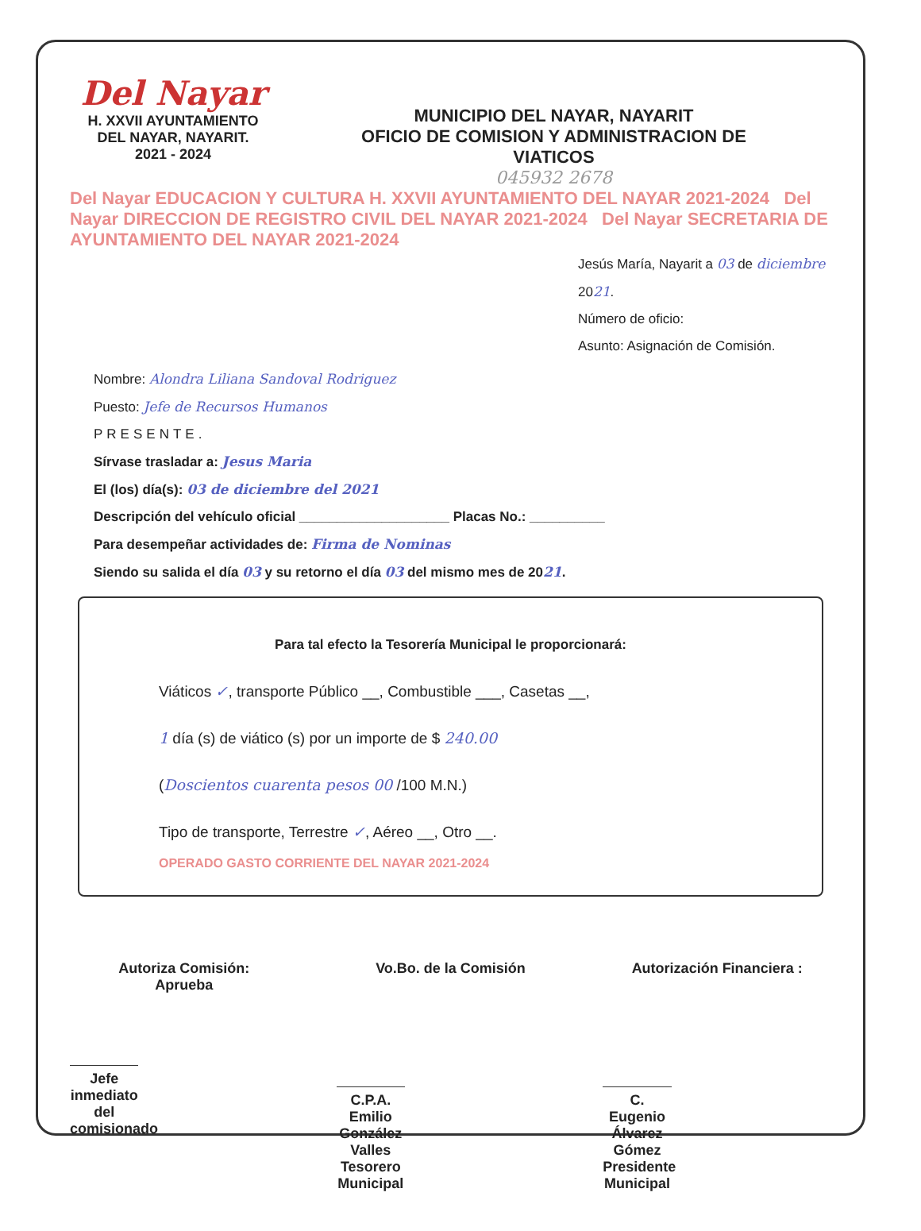Del Nayar
H. XXVII AYUNTAMIENTO
DEL NAYAR, NAYARIT.
2021 - 2024
MUNICIPIO DEL NAYAR, NAYARIT
OFICIO DE COMISION Y ADMINISTRACION DE
VIATICOS
045932 2678
Del Nayar EDUCACION Y CULTURA H. XXVII AYUNTAMIENTO DEL NAYAR 2021-2024 Del Nayar DIRECCION DE REGISTRO CIVIL DEL NAYAR 2021-2024 Del Nayar SECRETARIA DE AYUNTAMIENTO DEL NAYAR 2021-2024
Jesús María, Nayarit a 03 de diciembre 2021.
Número de oficio:
Asunto: Asignación de Comisión.
Nombre: Alondra Liliana Sandoval Rodriguez
Puesto: Jefe de Recursos Humanos
PRESENTE.
Sírvase trasladar a: Jesus Maria
El (los) día(s): 03 de diciembre del 2021
Descripción del vehículo oficial ____________________ Placas No.: __________
Para desempeñar actividades de: Firma de Nominas
Siendo su salida el día 03 y su retorno el día 03 del mismo mes de 2021.
Para tal efecto la Tesorería Municipal le proporcionará:
Viáticos ✓, transporte Público __, Combustible ___, Casetas __,
1 día (s) de viático (s) por un importe de $ 240.00
(Doscientos cuarenta pesos 00 /100 M.N.)
Tipo de transporte, Terrestre ✓, Aéreo __, Otro __.
OPERADO GASTO CORRIENTE DEL NAYAR 2021-2024
Autoriza Comisión:
Aprueba
Jefe inmediato del
comisionado
Vo.Bo. de la Comisión
C.P.A. Emilio González Valles
Tesorero Municipal
Autorización Financiera :
C. Eugenio Álvarez Gómez
Presidente Municipal